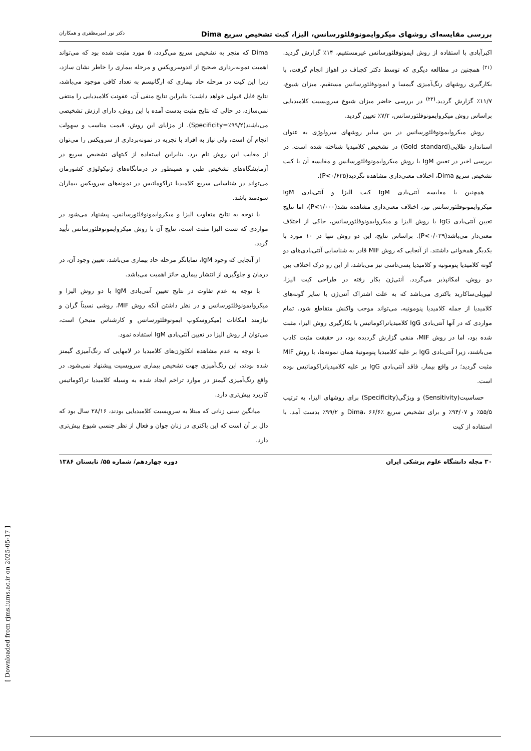بررسی مقایسه‌ای روشهای میکروایمونوفلئورسانس، الیزا، کیت تشخیص سریع Dima دکتر نور امیرمظفری و همکاران
اکبرآبادی با استفاده از روش ایمونوفلئورسانس غیرمستقیم، ۱۴٪ گزارش گردید.<sup>(۲۱)</sup> همچنین در مطالعه دیگری که توسط دکتر کجباف در اهواز انجام گرفت، با بکارگیری روشهای رنگ‌آمیزی گیمسا و ایمونوفلئورسانس مستقیم، میزان شیوع، ۱۱/۷٪ گزارش گردید.<sup>(۲۲)</sup> در بررسی حاضر میزان شیوع سرویسیت کلامیدیایی براساس روش میکروایمونوفلئورسانس، ۷/۲٪ تعیین گردید.
روش میکروایمونوفلئورسانس در بین سایر روشهای سرولوژی به عنوان استاندارد طلایی(Gold standard) در تشخیص کلامیدیا شناخته شده است. در بررسی اخیر در تعیین IgM با روش میکروایمونوفلئورسانس و مقایسه آن با کیت تشخیص سریع Dima، اختلاف معنی‌داری مشاهده نگردید(P<۰/۶۲۵).
همچنین با مقایسه آنتی‌بادی IgM کیت الیزا و آنتی‌بادی IgM میکروایمونوفلئورسانس نیز، اختلاف معنی‌داری مشاهده نشد(P<۱/۰۰۰)، اما نتایج تعیین آنتی‌بادی IgG با روش الیزا و میکروایمونوفلئورسانس، حاکی از اختلاف معنی‌دار می‌باشد(P<۰/۰۳۹). براساس نتایج، این دو روش تنها در ۱۰ مورد با یکدیگر همخوانی داشتند. از آنجایی که روش MIF قادر به شناسایی آنتی‌بادی‌های دو گونه کلامیدیا پنومونیه و کلامیدیا پسی‌تاسی نیز می‌باشد، از این رو درک اختلاف بین دو روش، امکانپذیر می‌گردد. آنتی‌ژن بکار رفته در طراحی کیت الیزا، لیپوپلی‌ساکارید باکتری می‌باشد که به علت اشتراک آنتی‌ژن با سایر گونه‌های کلامیدیا از جمله کلامیدیا پنومونیه، می‌تواند موجب واکنش متقاطع شود. تمام مواردی که در آنها آنتی‌بادی IgG کلامیدیاتراکوماتیس با بکارگیری روش الیزا، مثبت شده بود، اما در روش MIF، منفی گزارش گردیده بود، در حقیقت مثبت کاذب می‌باشند، زیرا آنتی‌بادی IgG بر علیه کلامیدیا پنومونیهٔ همان نمونه‌ها، با روش MIF مثبت گردید؛ در واقع بیمار، فاقد آنتی‌بادی IgG بر علیه کلامیدیاتراکوماتیس بوده است.
حساسیت(Sensitivity) و ویژگی(Specificity) برای روشهای الیزا، به ترتیب ۵۵/۵٪ و ۹۴/۰۷٪ و برای تشخیص سریع Dima، ۶۶/۶٪ و ۹۹/۲٪ بدست آمد. با استفاده از کیت
Dima که منجر به تشخیص سریع می‌گردد، ۵ مورد مثبت شده بود که می‌تواند اهمیت نمونه‌برداری صحیح از اندوسرویکس و مرحله بیماری را خاطر نشان سازد، زیرا این کیت در مرحله حاد بیماری که ارگانیسم به تعداد کافی موجود می‌باشد، نتایج قابل قبولی خواهد داشت؛ بنابراین نتایج منفی آن، عفونت کلامیدیایی را منتفی نمی‌سازد، در حالی که نتایج مثبت بدست آمده با این روش، دارای ارزش تشخیصی می‌باشند(Specificity=٪۹۹/۲). از مزایای این روش، قیمت مناسب و سهولت انجام آن است، ولی نیاز به افراد با تجربه در نمونه‌برداری از سرویکس را می‌توان از معایب این روش نام برد. بنابراین استفاده از کیتهای تشخیص سریع در آزمایشگاه‌های تشخیص طبی و همینطور در درمانگاه‌های ژنیکولوژی کشورمان می‌تواند در شناسایی سریع کلامیدیا تراکوماتیس در نمونه‌های سرویکس بیماران سودمند باشد.
با توجه به نتایج متفاوت الیزا و میکروایمونوفلئورسانس، پیشنهاد می‌شود در مواردی که تست الیزا مثبت است، نتایج آن با روش میکروایمونوفلئورسانس تأیید گردد.
از آنجایی که وجود IgM، نمایانگر مرحله حاد بیماری می‌باشد، تعیین وجود آن، در درمان و جلوگیری از انتشار بیماری حائز اهمیت می‌باشد.
با توجه به عدم تفاوت در نتایج تعیین آنتی‌بادی IgM با دو روش الیزا و میکروایمونوفلئورسانس و در نظر داشتن آنکه روش MIF، روشی نسبتاً گران و نیازمند امکانات (میکروسکوپ ایمونوفلئورسانس و کارشناس متبحر) است، می‌توان از روش الیزا در تعیین آنتی‌بادی IgM استفاده نمود.
با توجه به عدم مشاهده انکلوژن‌های کلامیدیا در لامهایی که رنگ‌آمیزی گیمنز شده بودند، این رنگ‌آمیزی جهت تشخیص بیماری سرویسیت پیشنهاد نمی‌شود. در واقع رنگ‌آمیزی گیمنز در موارد تراخم ایجاد شده به وسیله کلامیدیا تراکوماتیس کاربرد بیش‌تری دارد.
میانگین سنی زنانی که مبتلا به سرویسیت کلامیدیایی بودند، ۲۸/۱۶ سال بود که دال بر آن است که این باکتری در زنان جوان و فعال از نظر جنسی شیوع بیش‌تری دارد.
۳۰ مجله دانشگاه علوم پزشکی ایران دوره چهاردهم/ شماره ۵۵/ تابستان ۱۳۸۶
[ Downloaded from rjms.iums.ac.ir on 2025-05-17 ]